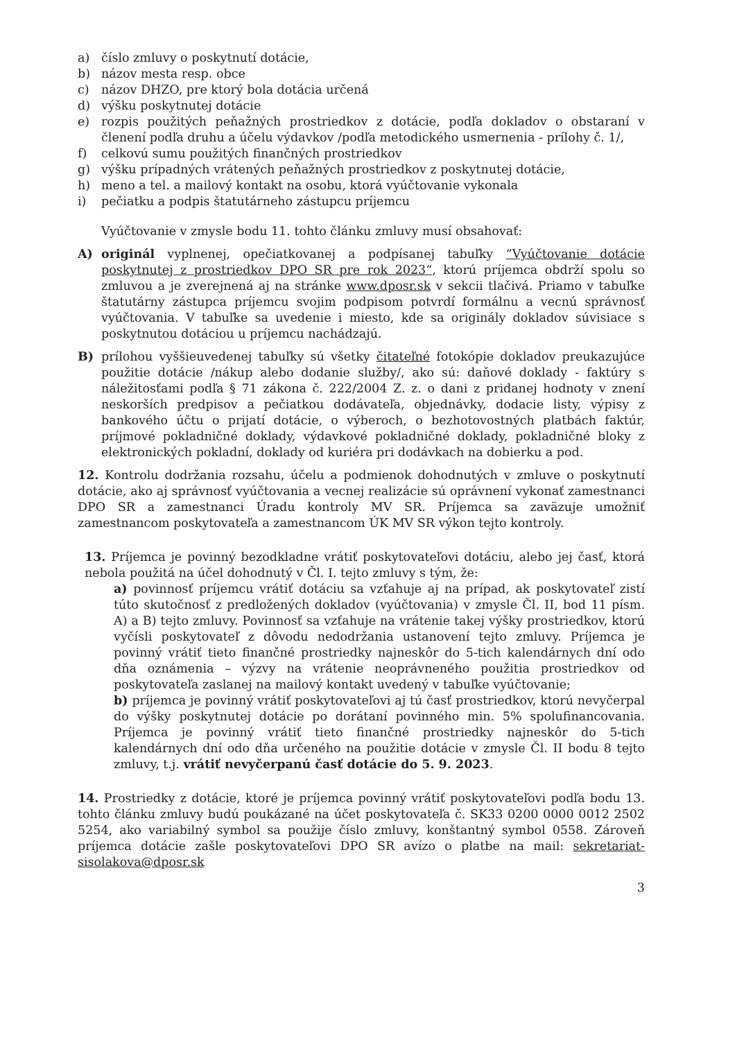a) číslo zmluvy o poskytnutí dotácie,
b) názov mesta resp. obce
c) názov DHZO, pre ktorý bola dotácia určená
d) výšku poskytnutej dotácie
e) rozpis použitých peňažných prostriedkov z dotácie, podľa dokladov o obstaraní v členení podľa druhu a účelu výdavkov /podľa metodického usmernenia - prílohy č. 1/,
f) celkovú sumu použitých finančných prostriedkov
g) výšku prípadných vrátených peňažných prostriedkov z poskytnutej dotácie,
h) meno a tel. a mailový kontakt na osobu, ktorá vyúčtovanie vykonala
i) pečiatku a podpis štatutárneho zástupcu príjemcu
Vyúčtovanie v zmysle bodu 11. tohto článku zmluvy musí obsahovať:
A) originál vyplnenej, opečiatkovanej a podpísanej tabuľky “Vyúčtovanie dotácie poskytnutej z prostriedkov DPO SR pre rok 2023“, ktorú príjemca obdrží spolu so zmluvou a je zverejnená aj na stránke www.dposr.sk v sekcii tlačivá. Priamo v tabuľke štatutárny zástupca príjemcu svojim podpisom potvrdí formálnu a vecnú správnosť vyúčtovania. V tabuľke sa uvedenie i miesto, kde sa originály dokladov súvisiace s poskytnutou dotáciou u príjemcu nachádzajú.
B) prílohou vyššieuvedenej tabuľky sú všetky čitateľné fotokópie dokladov preukazujúce použitie dotácie /nákup alebo dodanie služby/, ako sú: daňové doklady - faktúry s náležitosťami podľa § 71 zákona č. 222/2004 Z. z. o dani z pridanej hodnoty v znení neskorších predpisov a pečiatkou dodávateľa, objednávky, dodacie listy, výpisy z bankového účtu o prijatí dotácie, o výberoch, o bezhotovostných platbách faktúr, príjmové pokladničné doklady, výdavkové pokladničné doklady, pokladničné bloky z elektronických pokladní, doklady od kuriéra pri dodávkach na dobierku a pod.
12. Kontrolu dodržania rozsahu, účelu a podmienok dohodnutých v zmluve o poskytnutí dotácie, ako aj správnosť vyúčtovania a vecnej realizácie sú oprávnení vykonať zamestnanci DPO SR a zamestnanci Úradu kontroly MV SR. Príjemca sa zaväzuje umožniť zamestnancom poskytovateľa a zamestnancom ÚK MV SR výkon tejto kontroly.
13. Príjemca je povinný bezodkladne vrátiť poskytovateľovi dotáciu, alebo jej časť, ktorá nebola použitá na účel dohodnutý v Čl. I. tejto zmluvy s tým, že:
a) povinnosť príjemcu vrátiť dotáciu sa vzťahuje aj na prípad, ak poskytovateľ zistí túto skutočnosť z predložených dokladov (vyúčtovania) v zmysle Čl. II, bod 11 písm. A) a B) tejto zmluvy. Povinnosť sa vzťahuje na vrátenie takej výšky prostriedkov, ktorú vyčísli poskytovateľ z dôvodu nedodržania ustanovení tejto zmluvy. Príjemca je povinný vrátiť tieto finančné prostriedky najneskôr do 5-tich kalendárnych dní odo dňa oznámenia – výzvy na vrátenie neoprávneného použitia prostriedkov od poskytovateľa zaslanej na mailový kontakt uvedený v tabuľke vyúčtovanie;
b) príjemca je povinný vrátiť poskytovateľovi aj tú časť prostriedkov, ktorú nevyčerpal do výšky poskytnutej dotácie po dorátaní povinného min. 5% spolufinancovania. Príjemca je povinný vrátiť tieto finančné prostriedky najneskôr do 5-tich kalendárnych dní odo dňa určeného na použitie dotácie v zmysle Čl. II bodu 8 tejto zmluvy, t.j. vrátiť nevyčerpanú časť dotácie do 5. 9. 2023.
14. Prostriedky z dotácie, ktoré je príjemca povinný vrátiť poskytovateľovi podľa bodu 13. tohto článku zmluvy budú poukázané na účet poskytovateľa č. SK33 0200 0000 0012 2502 5254, ako variabilný symbol sa použije číslo zmluvy, konštantný symbol 0558. Zároveň príjemca dotácie zašle poskytovateľovi DPO SR avízo o platbe na mail: sekretariat-sisolakova@dposr.sk
3